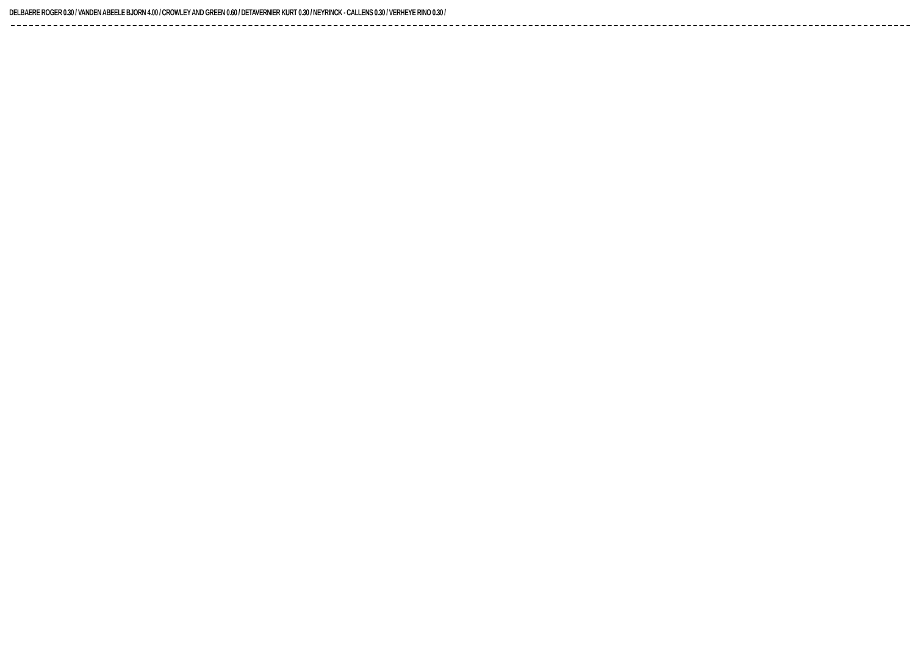DELBAERE ROGER 0.30 / VANDEN ABEELE BJORN 4.00 / CROWLEY AND GREEN 0.60 / DETAVERNIER KURT 0.30 / NEYRINCK - CALLENS 0.30 / VERHEYE RINO 0.30 /